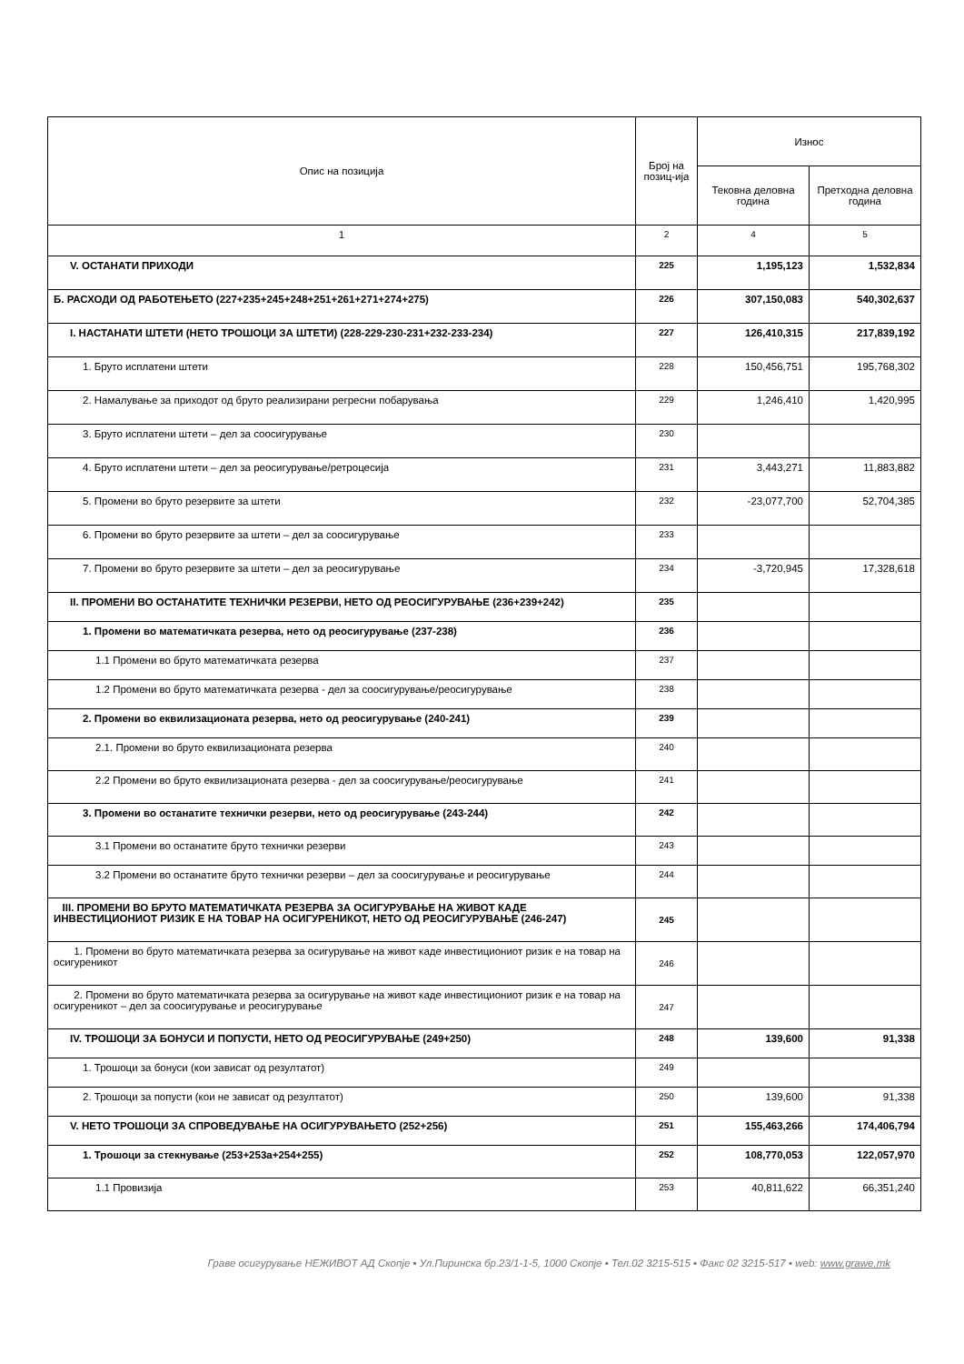| Опис на позиција | Број на позиц-ија | Износ | |
| --- | --- | --- | --- |
| | | Тековна деловна година | Претходна деловна година |
| 1 | 2 | 4 | 5 |
| V. ОСТАНАТИ ПРИХОДИ | 225 | 1,195,123 | 1,532,834 |
| Б. РАСХОДИ ОД РАБОТЕЊЕТО (227+235+245+248+251+261+271+274+275) | 226 | 307,150,083 | 540,302,637 |
| I. НАСТАНАТИ ШТЕТИ (НЕТО ТРОШОЦИ ЗА ШТЕТИ) (228-229-230-231+232-233-234) | 227 | 126,410,315 | 217,839,192 |
| 1. Бруто исплатени штети | 228 | 150,456,751 | 195,768,302 |
| 2. Намалување за приходот од бруто реализирани регресни побарувања | 229 | 1,246,410 | 1,420,995 |
| 3. Бруто исплатени штети – дел за соосигурување | 230 | | |
| 4. Бруто исплатени штети – дел за реосигурување/ретроцесија | 231 | 3,443,271 | 11,883,882 |
| 5. Промени во бруто резервите за штети | 232 | -23,077,700 | 52,704,385 |
| 6. Промени во бруто резервите за штети – дел за соосигурување | 233 | | |
| 7. Промени во бруто резервите за штети – дел за реосигурување | 234 | -3,720,945 | 17,328,618 |
| II. ПРОМЕНИ ВО ОСТАНАТИТЕ ТЕХНИЧКИ РЕЗЕРВИ, НЕТО ОД РЕОСИГУРУВАЊЕ (236+239+242) | 235 | | |
| 1. Промени во математичката резерва, нето од реосигурување (237-238) | 236 | | |
| 1.1 Промени во бруто математичката резерва | 237 | | |
| 1.2 Промени во бруто математичката резерва - дел за соосигурување/реосигурување | 238 | | |
| 2. Промени во еквилизационата резерва, нето од реосигурување (240-241) | 239 | | |
| 2.1. Промени во бруто еквилизационата резерва | 240 | | |
| 2.2 Промени во бруто еквилизационата резерва - дел за соосигурување/реосигурување | 241 | | |
| 3. Промени во останатите технички резерви, нето од реосигурување (243-244) | 242 | | |
| 3.1 Промени во останатите бруто технички резерви | 243 | | |
| 3.2 Промени во останатите бруто технички резерви – дел за соосигурување и реосигурување | 244 | | |
| III. ПРОМЕНИ ВО БРУТО МАТЕМАТИЧКАТА РЕЗЕРВА ЗА ОСИГУРУВАЊЕ НА ЖИВОТ КАДЕ ИНВЕСТИЦИОНИОТ РИЗИК Е НА ТОВАР НА ОСИГУРЕНИКОТ, НЕТО ОД РЕОСИГУРУВАЊЕ (246-247) | 245 | | |
| 1. Промени во бруто математичката резерва за осигурување на живот каде инвестициониот ризик е на товар на осигуреникот | 246 | | |
| 2. Промени во бруто математичката резерва за осигурување на живот каде инвестициониот ризик е на товар на осигуреникот – дел за соосигурување и реосигурување | 247 | | |
| IV. ТРОШОЦИ ЗА БОНУСИ И ПОПУСТИ, НЕТО ОД РЕОСИГУРУВАЊЕ (249+250) | 248 | 139,600 | 91,338 |
| 1. Трошоци за бонуси (кои зависат од резултатот) | 249 | | |
| 2. Трошоци за попусти (кои не зависат од резултатот) | 250 | 139,600 | 91,338 |
| V. НЕТО ТРОШОЦИ ЗА СПРОВЕДУВАЊЕ НА ОСИГУРУВАЊЕТО (252+256) | 251 | 155,463,266 | 174,406,794 |
| 1. Трошоци за стекнување (253+253а+254+255) | 252 | 108,770,053 | 122,057,970 |
| 1.1 Провизија | 253 | 40,811,622 | 66,351,240 |
Граве осигурување НЕЖИВОТ АД Скопје ▪ Ул.Пиринска бр.23/1-1-5, 1000 Скопје ▪ Тел.02 3215-515 ▪ Факс 02 3215-517 ▪ web: www.grawe.mk